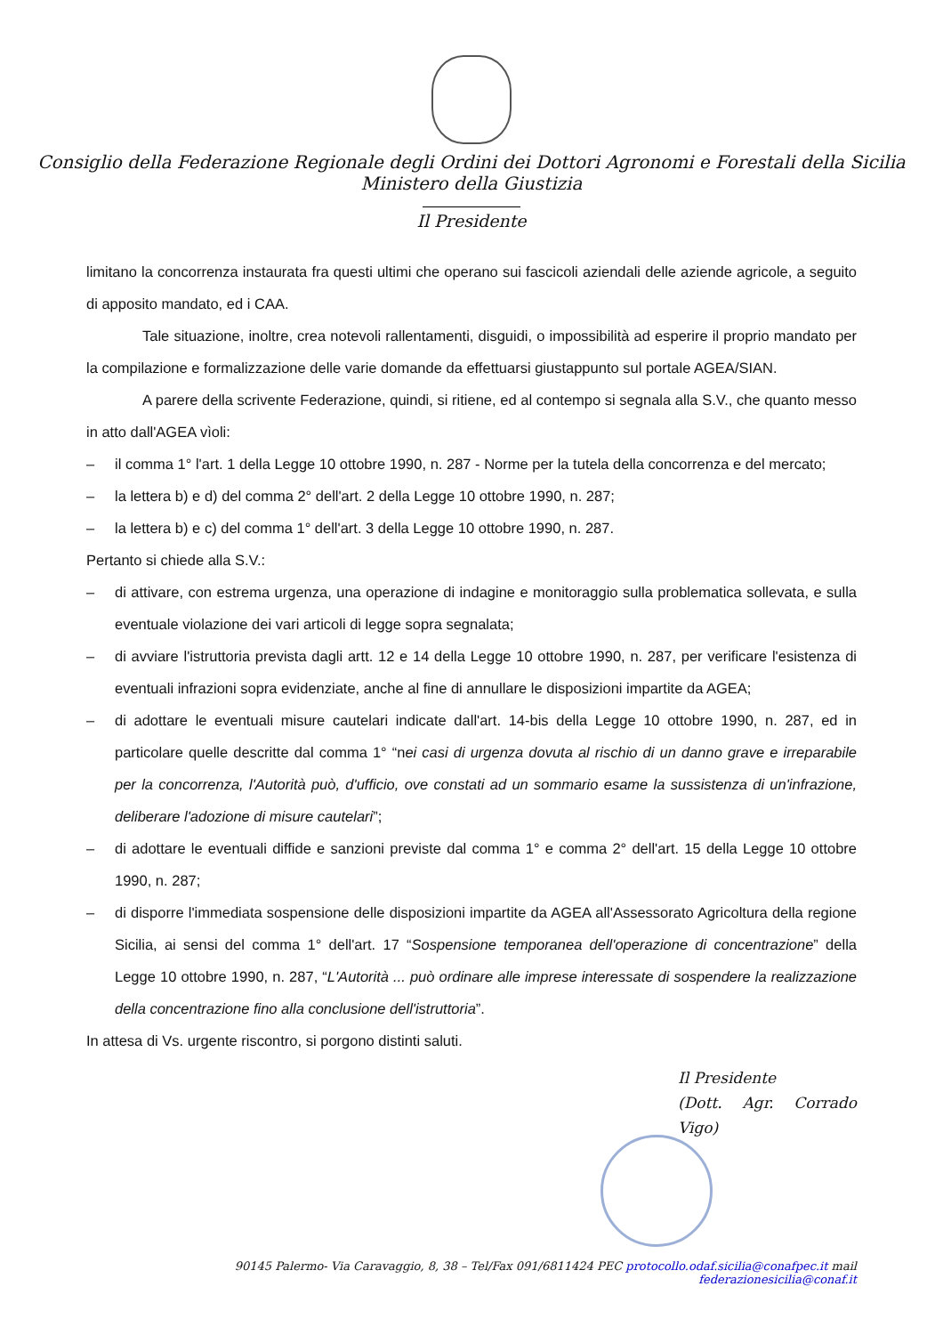Consiglio della Federazione Regionale degli Ordini dei Dottori Agronomi e Forestali della Sicilia
Ministero della Giustizia
Il Presidente
limitano la concorrenza instaurata fra questi ultimi che operano sui fascicoli aziendali delle aziende agricole, a seguito di apposito mandato, ed i CAA.
Tale situazione, inoltre, crea notevoli rallentamenti, disguidi, o impossibilità ad esperire il proprio mandato per la compilazione e formalizzazione delle varie domande da effettuarsi giustappunto sul portale AGEA/SIAN.
A parere della scrivente Federazione, quindi, si ritiene, ed al contempo si segnala alla S.V., che quanto messo in atto dall'AGEA vìoli:
– il comma 1° l'art. 1 della Legge 10 ottobre 1990, n. 287 - Norme per la tutela della concorrenza e del mercato;
– la lettera b) e d) del comma 2° dell'art. 2 della Legge 10 ottobre 1990, n. 287;
– la lettera b) e c) del comma 1° dell'art. 3 della Legge 10 ottobre 1990, n. 287.
Pertanto si chiede alla S.V.:
– di attivare, con estrema urgenza, una operazione di indagine e monitoraggio sulla problematica sollevata, e sulla eventuale violazione dei vari articoli di legge sopra segnalata;
– di avviare l'istruttoria prevista dagli artt. 12 e 14 della Legge 10 ottobre 1990, n. 287, per verificare l'esistenza di eventuali infrazioni sopra evidenziate, anche al fine di annullare le disposizioni impartite da AGEA;
– di adottare le eventuali misure cautelari indicate dall'art. 14-bis della Legge 10 ottobre 1990, n. 287, ed in particolare quelle descritte dal comma 1° “nei casi di urgenza dovuta al rischio di un danno grave e irreparabile per la concorrenza, l'Autorità può, d'ufficio, ove constati ad un sommario esame la sussistenza di un'infrazione, deliberare l'adozione di misure cautelari”;
– di adottare le eventuali diffide e sanzioni previste dal comma 1° e comma 2° dell'art. 15 della Legge 10 ottobre 1990, n. 287;
– di disporre l'immediata sospensione delle disposizioni impartite da AGEA all'Assessorato Agricoltura della regione Sicilia, ai sensi del comma 1° dell'art. 17 “Sospensione temporanea dell'operazione di concentrazione” della Legge 10 ottobre 1990, n. 287, “L'Autorità ... può ordinare alle imprese interessate di sospendere la realizzazione della concentrazione fino alla conclusione dell'istruttoria”.
In attesa di Vs. urgente riscontro, si porgono distinti saluti.
Il Presidente
(Dott. Agr. Corrado Vigo)
90145 Palermo- Via Caravaggio, 8, 38 – Tel/Fax 091/6811424 PEC protocollo.odaf.sicilia@conafpec.it mail federazionesicilia@conaf.it